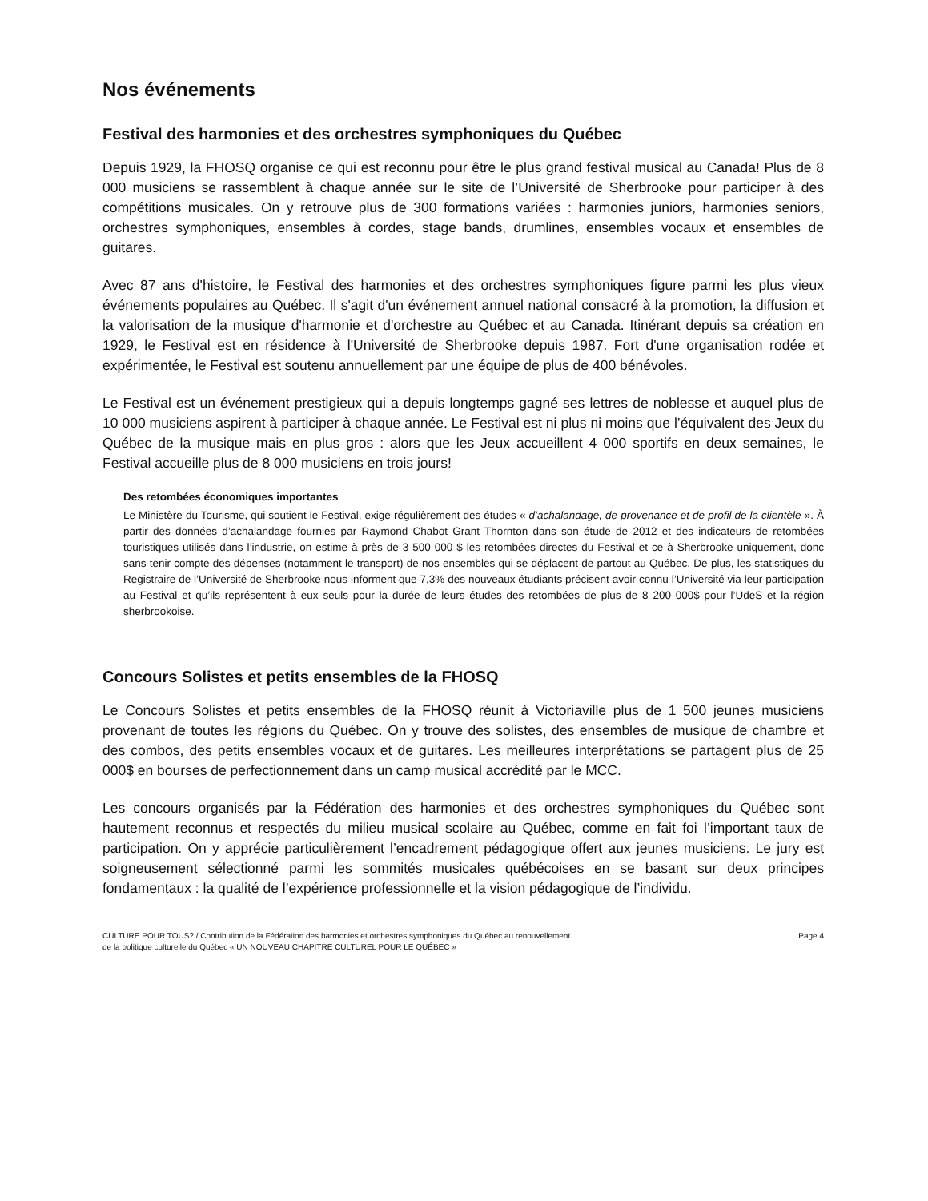Nos événements
Festival des harmonies et des orchestres symphoniques du Québec
Depuis 1929, la FHOSQ organise ce qui est reconnu pour être le plus grand festival musical au Canada! Plus de 8 000 musiciens se rassemblent à chaque année sur le site de l’Université de Sherbrooke pour participer à des compétitions musicales. On y retrouve plus de 300 formations variées : harmonies juniors, harmonies seniors, orchestres symphoniques, ensembles à cordes, stage bands, drumlines, ensembles vocaux et ensembles de guitares.
Avec 87 ans d'histoire, le Festival des harmonies et des orchestres symphoniques figure parmi les plus vieux événements populaires au Québec. Il s'agit d'un événement annuel national consacré à la promotion, la diffusion et la valorisation de la musique d'harmonie et d'orchestre au Québec et au Canada. Itinérant depuis sa création en 1929, le Festival est en résidence à l'Université de Sherbrooke depuis 1987. Fort d'une organisation rodée et expérimentée, le Festival est soutenu annuellement par une équipe de plus de 400 bénévoles.
Le Festival est un événement prestigieux qui a depuis longtemps gagné ses lettres de noblesse et auquel plus de 10 000 musiciens aspirent à participer à chaque année. Le Festival est ni plus ni moins que l’équivalent des Jeux du Québec de la musique mais en plus gros : alors que les Jeux accueillent 4 000 sportifs en deux semaines, le Festival accueille plus de 8 000 musiciens en trois jours!
Des retombées économiques importantes
Le Ministère du Tourisme, qui soutient le Festival, exige régulièrement des études « d’achalandage, de provenance et de profil de la clientèle ». À partir des données d’achalandage fournies par Raymond Chabot Grant Thornton dans son étude de 2012 et des indicateurs de retombées touristiques utilisés dans l’industrie, on estime à près de 3 500 000 $ les retombées directes du Festival et ce à Sherbrooke uniquement, donc sans tenir compte des dépenses (notamment le transport) de nos ensembles qui se déplacent de partout au Québec. De plus, les statistiques du Registraire de l’Université de Sherbrooke nous informent que 7,3% des nouveaux étudiants précisent avoir connu l’Université via leur participation au Festival et qu’ils représentent à eux seuls pour la durée de leurs études des retombées de plus de 8 200 000$ pour l’UdeS et la région sherbrookoise.
Concours Solistes et petits ensembles de la FHOSQ
Le Concours Solistes et petits ensembles de la FHOSQ réunit à Victoriaville plus de 1 500 jeunes musiciens provenant de toutes les régions du Québec. On y trouve des solistes, des ensembles de musique de chambre et des combos, des petits ensembles vocaux et de guitares. Les meilleures interprétations se partagent plus de 25 000$ en bourses de perfectionnement dans un camp musical accrédité par le MCC.
Les concours organisés par la Fédération des harmonies et des orchestres symphoniques du Québec sont hautement reconnus et respectés du milieu musical scolaire au Québec, comme en fait foi l’important taux de participation. On y apprécie particulièrement l’encadrement pédagogique offert aux jeunes musiciens. Le jury est soigneusement sélectionné parmi les sommités musicales québécoises en se basant sur deux principes fondamentaux : la qualité de l’expérience professionnelle et la vision pédagogique de l’individu.
CULTURE POUR TOUS? / Contribution de la Fédération des harmonies et orchestres symphoniques du Québec au renouvellement
de la politique culturelle du Québec « UN NOUVEAU CHAPITRE CULTUREL POUR LE QUÉBEC »
Page 4